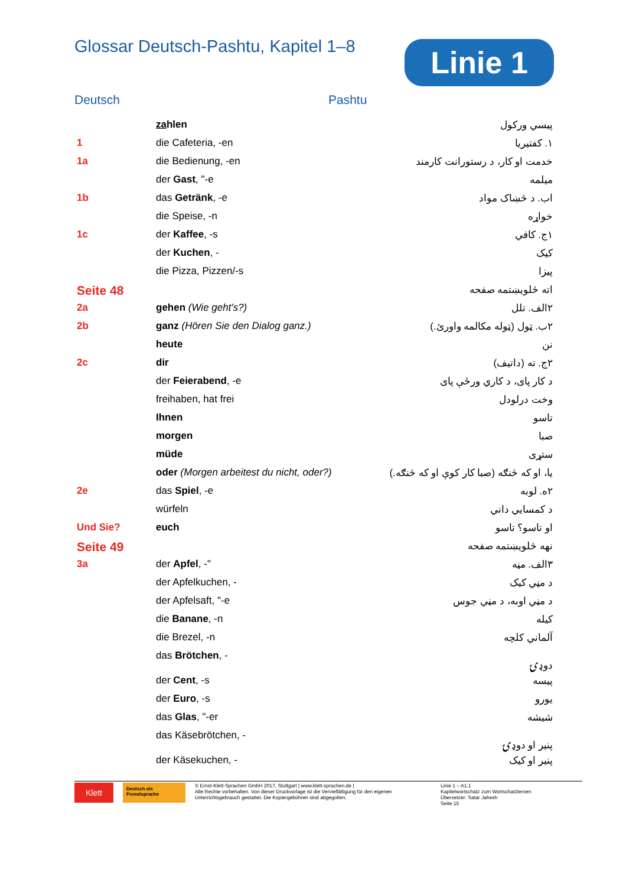Glossar Deutsch-Pashtu, Kapitel 1–8
Linie 1
Deutsch Pashtu
| | za hlen | پیسي ورکول |
| 1 | die Cafeteria, -en | ۱. کفتیریا |
| 1a | die Bedienung, -en | خدمت او کار، د رستورانت کارمند |
| | der Gast , "-e | میلمه |
| 1b | das Getränk , -e | اب. د څښاک مواد |
| | die Speise, -n | خواړه |
| 1c | der Kaffee , -s | ۱ج. کافي |
| | der Kuchen , - | کیک |
| | die Pizza, Pizzen/-s | پیزا |
| Seite 48 | | اته څلویښتمه صفحه |
| 2a | gehen (Wie geht's?) | ۲الف. تلل |
| 2b | ganz (Hören Sie den Dialog ganz.) | ۲ب. ټول (ټوله مکالمه واورئ.) |
| | heute | نن |
| 2c | dir | ۲ج. ته (داتیف) |
| | der Feierabend , -e | د کار پای، د کاري ورځې پای |
| | freihaben, hat frei | وخت درلودل |
| | Ihnen | تاسو |
| | morgen | صبا |
| | müde | ستړی |
| | oder (Morgen arbeitest du nicht, oder?) | یا، او که څنګه (صبا کار کوې او که څنګه.) |
| 2e | das Spiel , -e | ۲ه. لوبه |
| | würfeln | د کمسایي داني |
| Und Sie? | euch | او تاسو؟ تاسو |
| Seite 49 | | نهه څلویښتمه صفحه |
| 3a | der Apfel , -" | ۳الف. مڼه |
| | der Apfelkuchen, - | د مڼي کیک |
| | der Apfelsaft, "-e | د مڼي اوبه، د مڼي جوس |
| | die Banane , -n | کیله |
| | die Brezel, -n | آلماني کلچه |
| | das Brötchen , - | دوډۍ |
| | der Cent , -s | پیسه |
| | der Euro , -s | یورو |
| | das Glas , "-er | شیشه |
| | das Käsebrötchen, - | پنیر او دوډۍ |
| | der Käsekuchen, - | پنیر او کیک |
Klett
Deutsch als Fremdsprache
© Ernst-Klett-Sprachen GmbH 2017, Stuttgart | www.klett-sprachen.de |
Alle Rechte vorbehalten. Von dieser Druckvorlage ist die Vervielfältigung für den eigenen Unterrichtsgebrauch gestattet. Die Kopiergebühren sind abgegolten.
Linie 1 – A1.1
Kapitelwortschatz zum Wortschatzlernen
Übersetzer: Satar Jahesh
Seite 15